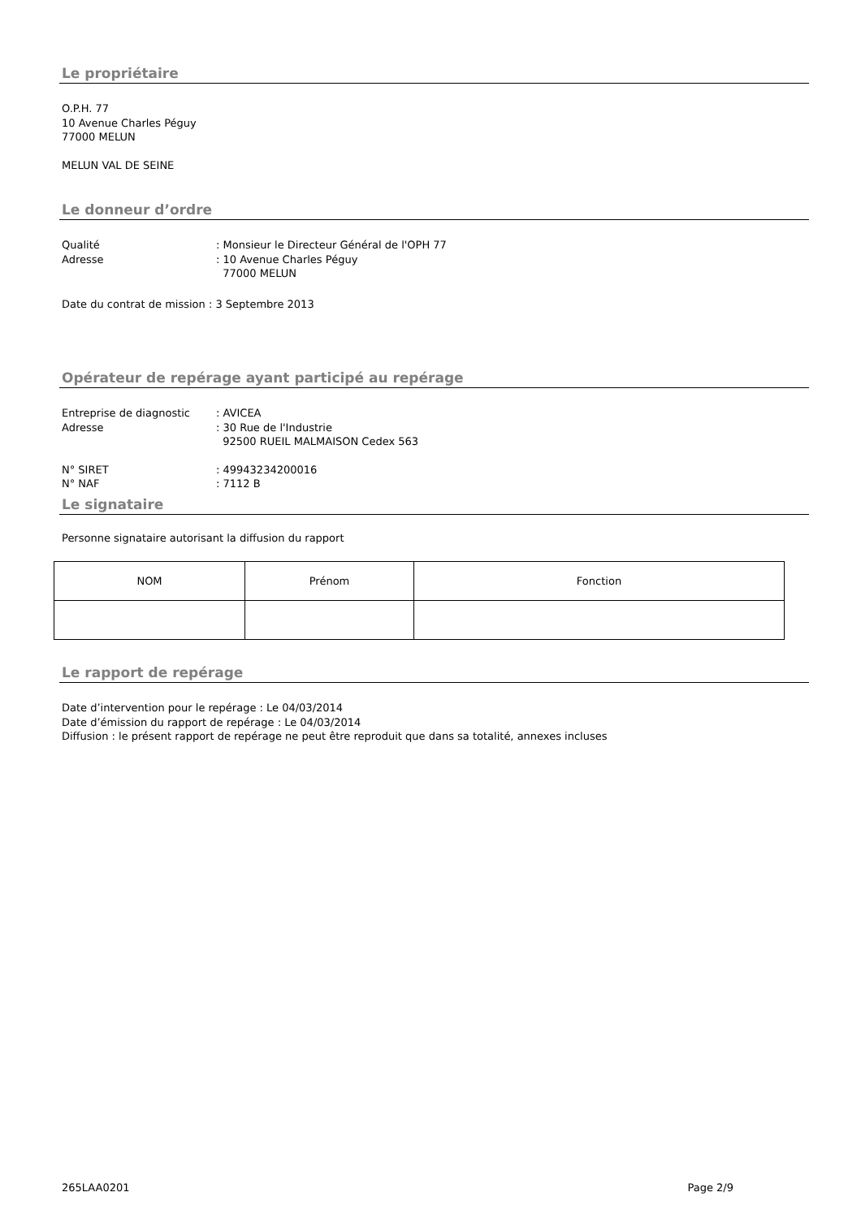Le propriétaire
O.P.H. 77
10 Avenue Charles Péguy
77000 MELUN
MELUN VAL DE SEINE
Le donneur d’ordre
Qualité: Monsieur le Directeur Général de l'OPH 77 Adresse: 10 Avenue Charles Péguy
77000 MELUN
Date du contrat de mission : 3 Septembre 2013
Opérateur de repérage ayant participé au repérage
Entreprise de diagnostic: AVICEA Adresse: 30 Rue de l'Industrie
92500 RUEIL MALMAISON Cedex 563
N° SIRET: 49943234200016 N° NAF: 7112 B
Le signataire
Personne signataire autorisant la diffusion du rapport
| NOM | Prénom | Fonction |
Le rapport de repérage
Date d’intervention pour le repérage : Le 04/03/2014
Date d’émission du rapport de repérage : Le 04/03/2014
Diffusion : le présent rapport de repérage ne peut être reproduit que dans sa totalité, annexes incluses
265LAA0201 Page 2/9